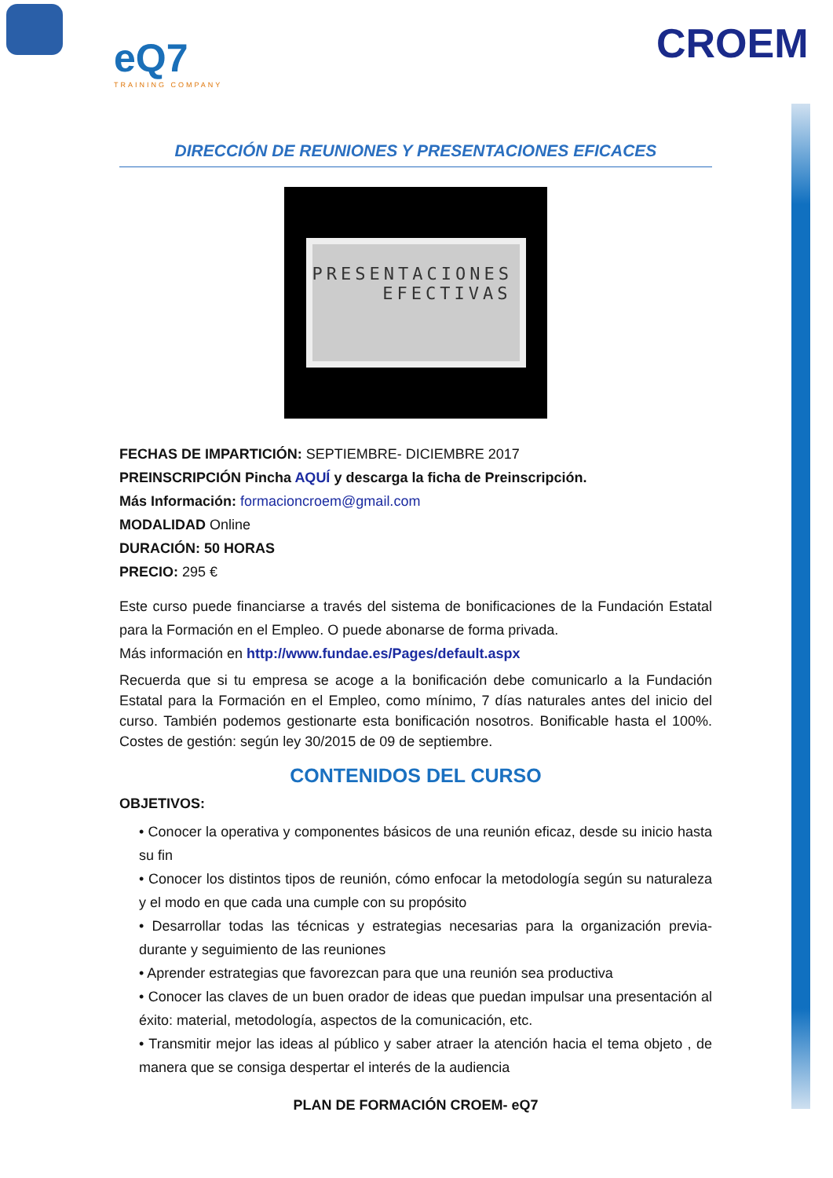eQ7
TRAINING COMPANY
CROEM
DIRECCIÓN DE REUNIONES Y PRESENTACIONES EFICACES
PRESENTACIONES
EFECTIVAS
FECHAS DE IMPARTICIÓN: SEPTIEMBRE- DICIEMBRE 2017
PREINSCRIPCIÓN Pincha AQUÍ y descarga la ficha de Preinscripción.
Más Información: formacioncroem@gmail.com
MODALIDAD Online
DURACIÓN: 50 HORAS
PRECIO: 295 €
Este curso puede financiarse a través del sistema de bonificaciones de la Fundación Estatal para la Formación en el Empleo. O puede abonarse de forma privada.
Más información en http://www.fundae.es/Pages/default.aspx
Recuerda que si tu empresa se acoge a la bonificación debe comunicarlo a la Fundación Estatal para la Formación en el Empleo, como mínimo, 7 días naturales antes del inicio del curso. También podemos gestionarte esta bonificación nosotros. Bonificable hasta el 100%. Costes de gestión: según ley 30/2015 de 09 de septiembre.
CONTENIDOS DEL CURSO
OBJETIVOS:
• Conocer la operativa y componentes básicos de una reunión eficaz, desde su inicio hasta su fin
• Conocer los distintos tipos de reunión, cómo enfocar la metodología según su naturaleza y el modo en que cada una cumple con su propósito
• Desarrollar todas las técnicas y estrategias necesarias para la organización previa-durante y seguimiento de las reuniones
• Aprender estrategias que favorezcan para que una reunión sea productiva
• Conocer las claves de un buen orador de ideas que puedan impulsar una presentación al éxito: material, metodología, aspectos de la comunicación, etc.
• Transmitir mejor las ideas al público y saber atraer la atención hacia el tema objeto , de manera que se consiga despertar el interés de la audiencia
PLAN DE FORMACIÓN CROEM- eQ7